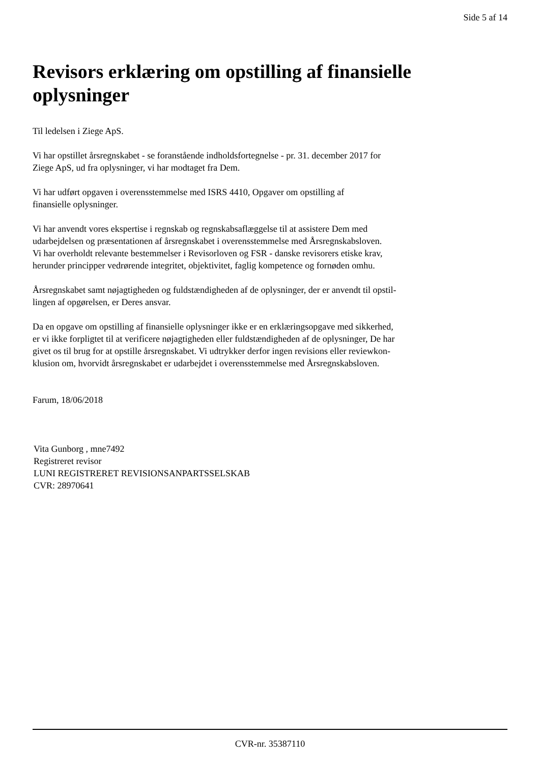Side 5 af 14
Revisors erklæring om opstilling af finansielle oplysninger
Til ledelsen i Ziege ApS.
Vi har opstillet årsregnskabet - se foranstående indholdsfortegnelse - pr. 31. december 2017 for
Ziege ApS, ud fra oplysninger, vi har modtaget fra Dem.
Vi har udført opgaven i overensstemmelse med ISRS 4410, Opgaver om opstilling af
finansielle oplysninger.
Vi har anvendt vores ekspertise i regnskab og regnskabsaflæggelse til at assistere Dem med
udarbejdelsen og præsentationen af årsregnskabet i overensstemmelse med Årsregnskabsloven.
Vi har overholdt relevante bestemmelser i Revisorloven og FSR - danske revisorers etiske krav,
herunder principper vedrørende integritet, objektivitet, faglig kompetence og fornøden omhu.
Årsregnskabet samt nøjagtigheden og fuldstændigheden af de oplysninger, der er anvendt til opstil-
lingen af opgørelsen, er Deres ansvar.
Da en opgave om opstilling af finansielle oplysninger ikke er en erklæringsopgave med sikkerhed,
er vi ikke forpligtet til at verificere nøjagtigheden eller fuldstændigheden af de oplysninger, De har
givet os til brug for at opstille årsregnskabet. Vi udtrykker derfor ingen revisions eller reviewkon-
klusion om, hvorvidt årsregnskabet er udarbejdet i overensstemmelse med Årsregnskabsloven.
Farum, 18/06/2018
Vita Gunborg , mne7492
Registreret revisor
LUNI REGISTRERET REVISIONSANPARTSSELSKAB
CVR: 28970641
CVR-nr. 35387110